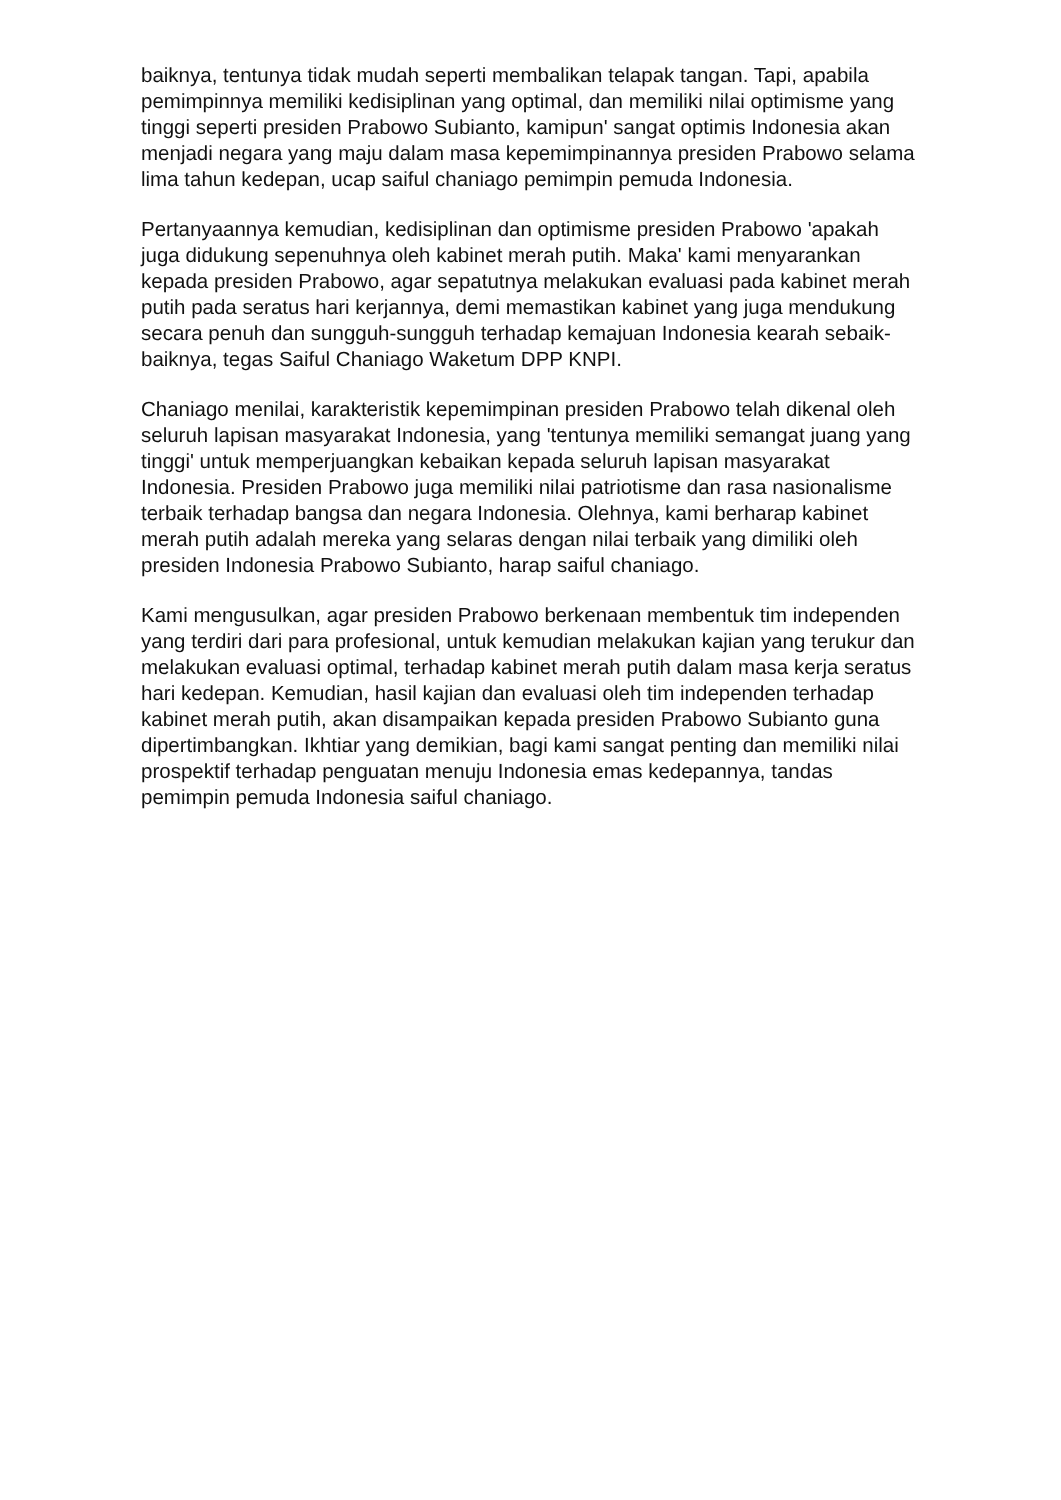baiknya, tentunya tidak mudah seperti membalikan telapak tangan. Tapi, apabila pemimpinnya memiliki kedisiplinan yang optimal, dan memiliki nilai optimisme yang tinggi seperti presiden Prabowo Subianto, kamipun' sangat optimis Indonesia akan menjadi negara yang maju dalam masa kepemimpinannya presiden Prabowo selama lima tahun kedepan, ucap saiful chaniago pemimpin pemuda Indonesia.
Pertanyaannya kemudian, kedisiplinan dan optimisme presiden Prabowo 'apakah juga didukung sepenuhnya oleh kabinet merah putih. Maka' kami menyarankan kepada presiden Prabowo, agar sepatutnya melakukan evaluasi pada kabinet merah putih pada seratus hari kerjannya, demi memastikan kabinet yang juga mendukung secara penuh dan sungguh-sungguh terhadap kemajuan Indonesia kearah sebaik-baiknya, tegas Saiful Chaniago Waketum DPP KNPI.
Chaniago menilai, karakteristik kepemimpinan presiden Prabowo telah dikenal oleh seluruh lapisan masyarakat Indonesia, yang 'tentunya memiliki semangat juang yang tinggi' untuk memperjuangkan kebaikan kepada seluruh lapisan masyarakat Indonesia. Presiden Prabowo juga memiliki nilai patriotisme dan rasa nasionalisme terbaik terhadap bangsa dan negara Indonesia. Olehnya, kami berharap kabinet merah putih adalah mereka yang selaras dengan nilai terbaik yang dimiliki oleh presiden Indonesia Prabowo Subianto, harap saiful chaniago.
Kami mengusulkan, agar presiden Prabowo berkenaan membentuk tim independen yang terdiri dari para profesional, untuk kemudian melakukan kajian yang terukur dan melakukan evaluasi optimal, terhadap kabinet merah putih dalam masa kerja seratus hari kedepan. Kemudian, hasil kajian dan evaluasi oleh tim independen terhadap kabinet merah putih, akan disampaikan kepada presiden Prabowo Subianto guna dipertimbangkan. Ikhtiar yang demikian, bagi kami sangat penting dan memiliki nilai prospektif terhadap penguatan menuju Indonesia emas kedepannya, tandas pemimpin pemuda Indonesia saiful chaniago.